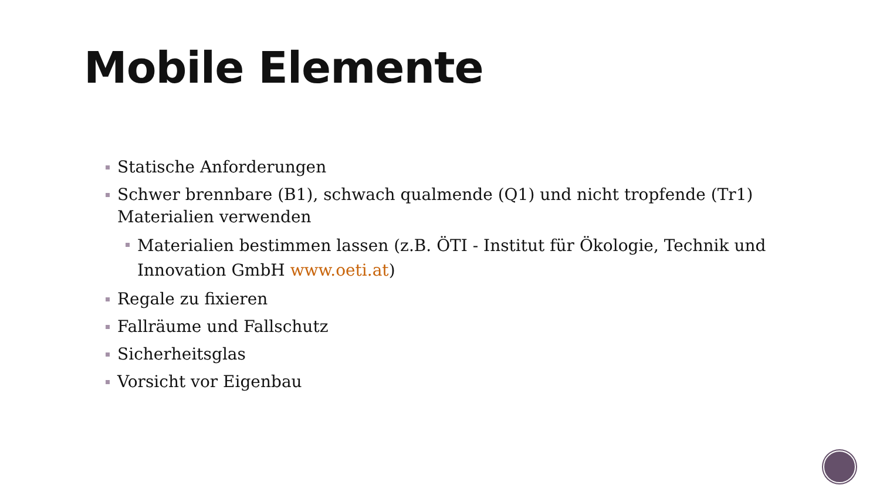Mobile Elemente
Statische Anforderungen
Schwer brennbare (B1), schwach qualmende (Q1) und nicht tropfende (Tr1) Materialien verwenden
Materialien bestimmen lassen (z.B. ÖTI - Institut für Ökologie, Technik und Innovation GmbH www.oeti.at)
Regale zu fixieren
Fallräume und Fallschutz
Sicherheitsglas
Vorsicht vor Eigenbau